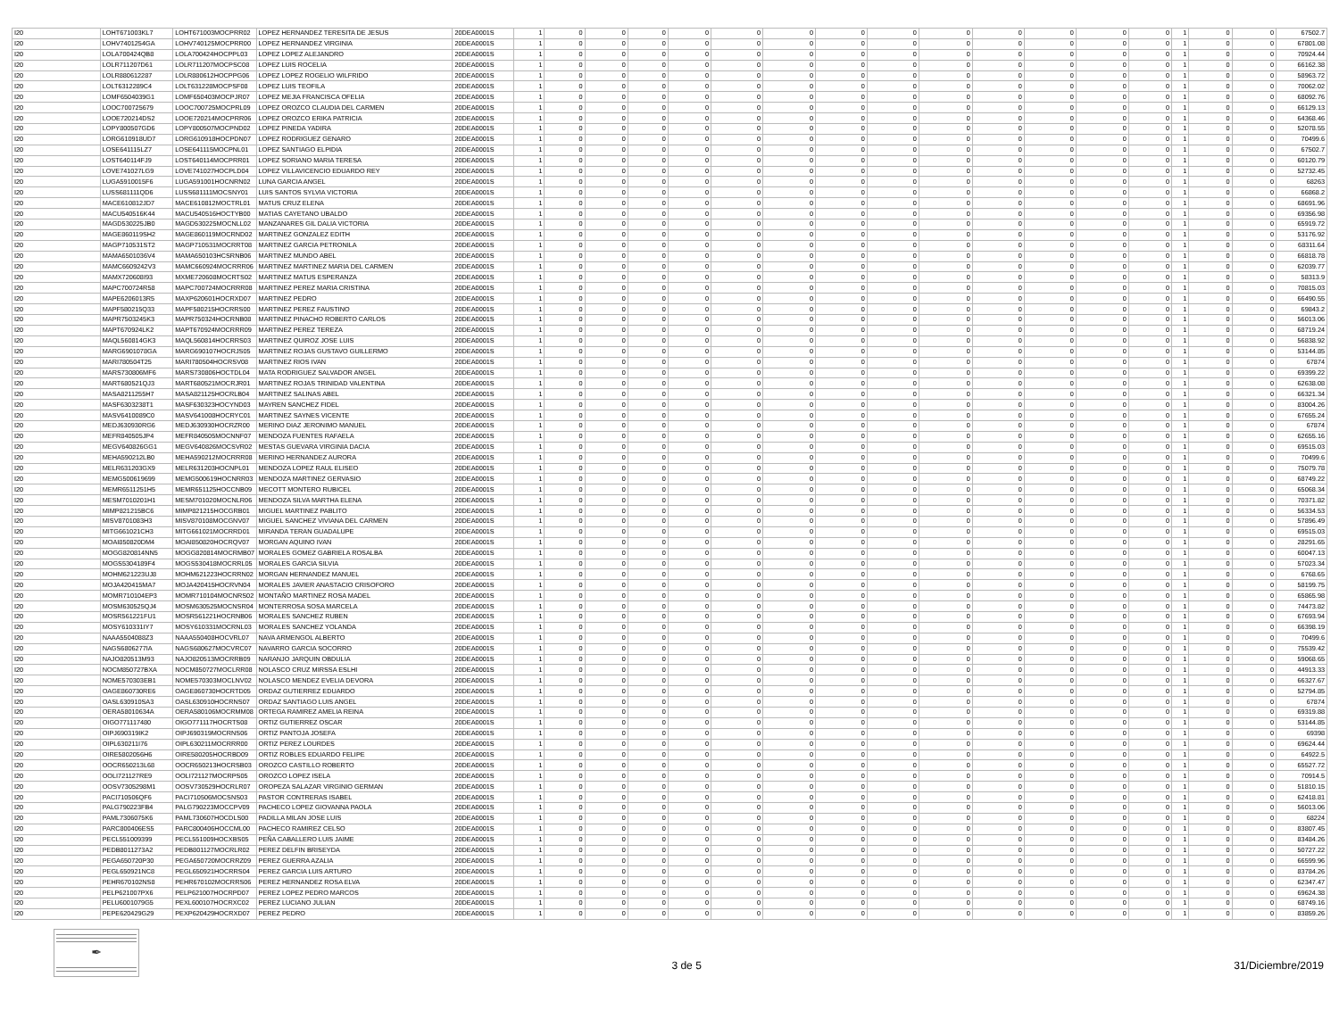| I20 | LOHT671003KL7 | LOHT671003MOCPRR02 | LOPEZ HERNANDEZ TERESITA DE JESUS | 20DEA0001S | 1 | 0 | 0 | 0 | 0 | 0 | 0 | 0 | 0 | 0 | 0 | 0 | 0 | 0 | 1 | 0 | 0 | 67502.7 |
| I20 | LOHV7401254GA | LOHV740125MOCPRR00 | LOPEZ HERNANDEZ VIRGINIA | 20DEA0001S | 1 | 0 | 0 | 0 | 0 | 0 | 0 | 0 | 0 | 0 | 0 | 0 | 0 | 0 | 1 | 0 | 0 | 67801.08 |
| I20 | LOLA700424QB8 | LOLA700424HOCPPL03 | LOPEZ LOPEZ ALEJANDRO | 20DEA0001S | 1 | 0 | 0 | 0 | 0 | 0 | 0 | 0 | 0 | 0 | 0 | 0 | 0 | 0 | 1 | 0 | 0 | 70924.44 |
| I20 | LOLR711207D61 | LOLR711207MOCPSC08 | LOPEZ LUIS ROCELIA | 20DEA0001S | 1 | 0 | 0 | 0 | 0 | 0 | 0 | 0 | 0 | 0 | 0 | 0 | 0 | 0 | 1 | 0 | 0 | 66162.38 |
| I20 | LOLR880612287 | LOLR880612HOCPPG06 | LOPEZ LOPEZ ROGELIO WILFRIDO | 20DEA0001S | 1 | 0 | 0 | 0 | 0 | 0 | 0 | 0 | 0 | 0 | 0 | 0 | 0 | 0 | 1 | 0 | 0 | 58963.72 |
| I20 | LOLT6312289C4 | LOLT631228MOCPSF08 | LOPEZ LUIS TEOFILA | 20DEA0001S | 1 | 0 | 0 | 0 | 0 | 0 | 0 | 0 | 0 | 0 | 0 | 0 | 0 | 0 | 1 | 0 | 0 | 70062.02 |
| I20 | LOMF6504039G1 | LOMF650403MOCPJR07 | LOPEZ MEJIA FRANCISCA OFELIA | 20DEA0001S | 1 | 0 | 0 | 0 | 0 | 0 | 0 | 0 | 0 | 0 | 0 | 0 | 0 | 0 | 1 | 0 | 0 | 68092.76 |
| I20 | LOOC700725679 | LOOC700725MOCPRL09 | LOPEZ OROZCO CLAUDIA DEL CARMEN | 20DEA0001S | 1 | 0 | 0 | 0 | 0 | 0 | 0 | 0 | 0 | 0 | 0 | 0 | 0 | 0 | 1 | 0 | 0 | 66129.13 |
| I20 | LOOE720214DS2 | LOOE720214MOCPRR06 | LOPEZ OROZCO ERIKA PATRICIA | 20DEA0001S | 1 | 0 | 0 | 0 | 0 | 0 | 0 | 0 | 0 | 0 | 0 | 0 | 0 | 0 | 1 | 0 | 0 | 64368.46 |
| I20 | LOPY800507GD6 | LOPY800507MOCPND02 | LOPEZ PINEDA YADIRA | 20DEA0001S | 1 | 0 | 0 | 0 | 0 | 0 | 0 | 0 | 0 | 0 | 0 | 0 | 0 | 0 | 1 | 0 | 0 | 52078.55 |
| I20 | LORG610918UD7 | LORG610918HOCPDN07 | LOPEZ RODRIGUEZ GENARO | 20DEA0001S | 1 | 0 | 0 | 0 | 0 | 0 | 0 | 0 | 0 | 0 | 0 | 0 | 0 | 0 | 1 | 0 | 0 | 70499.6 |
| I20 | LOSE641115LZ7 | LOSE641115MOCPNL01 | LOPEZ SANTIAGO ELPIDIA | 20DEA0001S | 1 | 0 | 0 | 0 | 0 | 0 | 0 | 0 | 0 | 0 | 0 | 0 | 0 | 0 | 1 | 0 | 0 | 67502.7 |
| I20 | LOST640114FJ9 | LOST640114MOCPRR01 | LOPEZ SORIANO MARIA TERESA | 20DEA0001S | 1 | 0 | 0 | 0 | 0 | 0 | 0 | 0 | 0 | 0 | 0 | 0 | 0 | 0 | 1 | 0 | 0 | 60120.79 |
| I20 | LOVE741027LG9 | LOVE741027HOCPLD04 | LOPEZ VILLAVICENCIO EDUARDO REY | 20DEA0001S | 1 | 0 | 0 | 0 | 0 | 0 | 0 | 0 | 0 | 0 | 0 | 0 | 0 | 0 | 1 | 0 | 0 | 52732.45 |
| I20 | LUGA5910015F6 | LUGA591001HOCNRN02 | LUNA GARCIA ANGEL | 20DEA0001S | 1 | 0 | 0 | 0 | 0 | 0 | 0 | 0 | 0 | 0 | 0 | 0 | 0 | 0 | 1 | 0 | 0 | 68263 |
| I20 | LUSS681111QD6 | LUSS681111MOCSNY01 | LUIS SANTOS SYLVIA VICTORIA | 20DEA0001S | 1 | 0 | 0 | 0 | 0 | 0 | 0 | 0 | 0 | 0 | 0 | 0 | 0 | 0 | 1 | 0 | 0 | 66868.2 |
| I20 | MACE610812JD7 | MACE610812MOCTRL01 | MATUS CRUZ ELENA | 20DEA0001S | 1 | 0 | 0 | 0 | 0 | 0 | 0 | 0 | 0 | 0 | 0 | 0 | 0 | 0 | 1 | 0 | 0 | 68691.96 |
| I20 | MACU540516K44 | MACU540516HOCTYB00 | MATIAS CAYETANO UBALDO | 20DEA0001S | 1 | 0 | 0 | 0 | 0 | 0 | 0 | 0 | 0 | 0 | 0 | 0 | 0 | 0 | 1 | 0 | 0 | 69356.98 |
| I20 | MAGD530225JB0 | MAGD530225MOCNLL02 | MANZANARES GIL DALIA VICTORIA | 20DEA0001S | 1 | 0 | 0 | 0 | 0 | 0 | 0 | 0 | 0 | 0 | 0 | 0 | 0 | 0 | 1 | 0 | 0 | 65919.72 |
| I20 | MAGE860119SH2 | MAGE860119MOCRND02 | MARTINEZ GONZALEZ EDITH | 20DEA0001S | 1 | 0 | 0 | 0 | 0 | 0 | 0 | 0 | 0 | 0 | 0 | 0 | 0 | 0 | 1 | 0 | 0 | 53176.92 |
| I20 | MAGP710531ST2 | MAGP710531MOCRRT08 | MARTINEZ GARCIA PETRONILA | 20DEA0001S | 1 | 0 | 0 | 0 | 0 | 0 | 0 | 0 | 0 | 0 | 0 | 0 | 0 | 0 | 1 | 0 | 0 | 68311.64 |
| I20 | MAMA6501036V4 | MAMA650103HCSRNB06 | MARTINEZ MUNDO ABEL | 20DEA0001S | 1 | 0 | 0 | 0 | 0 | 0 | 0 | 0 | 0 | 0 | 0 | 0 | 0 | 0 | 1 | 0 | 0 | 66818.78 |
| I20 | MAMC6609242V3 | MAMC660924MOCRRR06 | MARTINEZ MARTINEZ MARIA DEL CARMEN | 20DEA0001S | 1 | 0 | 0 | 0 | 0 | 0 | 0 | 0 | 0 | 0 | 0 | 0 | 0 | 0 | 1 | 0 | 0 | 62039.77 |
| I20 | MAMX720608I93 | MXME720608MOCRTS02 | MARTINEZ MATUS ESPERANZA | 20DEA0001S | 1 | 0 | 0 | 0 | 0 | 0 | 0 | 0 | 0 | 0 | 0 | 0 | 0 | 0 | 1 | 0 | 0 | 58313.9 |
| I20 | MAPC700724R58 | MAPC700724MOCRRR08 | MARTINEZ PEREZ MARIA CRISTINA | 20DEA0001S | 1 | 0 | 0 | 0 | 0 | 0 | 0 | 0 | 0 | 0 | 0 | 0 | 0 | 0 | 1 | 0 | 0 | 70815.03 |
| I20 | MAPE6206013R5 | MAXP620601HOCRXD07 | MARTINEZ PEDRO | 20DEA0001S | 1 | 0 | 0 | 0 | 0 | 0 | 0 | 0 | 0 | 0 | 0 | 0 | 0 | 0 | 1 | 0 | 0 | 66490.55 |
| I20 | MAPF580215Q33 | MAPF580215HOCRRS00 | MARTINEZ PEREZ FAUSTINO | 20DEA0001S | 1 | 0 | 0 | 0 | 0 | 0 | 0 | 0 | 0 | 0 | 0 | 0 | 0 | 0 | 1 | 0 | 0 | 69843.2 |
| I20 | MAPR7503245K3 | MAPR750324HOCRNB08 | MARTINEZ PINACHO ROBERTO CARLOS | 20DEA0001S | 1 | 0 | 0 | 0 | 0 | 0 | 0 | 0 | 0 | 0 | 0 | 0 | 0 | 0 | 1 | 0 | 0 | 56013.06 |
| I20 | MAPT670924LK2 | MAPT670924MOCRRR09 | MARTINEZ PEREZ TEREZA | 20DEA0001S | 1 | 0 | 0 | 0 | 0 | 0 | 0 | 0 | 0 | 0 | 0 | 0 | 0 | 0 | 1 | 0 | 0 | 68719.24 |
| I20 | MAQL560814GK3 | MAQL560814HOCRRS03 | MARTINEZ QUIROZ JOSE LUIS | 20DEA0001S | 1 | 0 | 0 | 0 | 0 | 0 | 0 | 0 | 0 | 0 | 0 | 0 | 0 | 0 | 1 | 0 | 0 | 56838.92 |
| I20 | MARG6901078GA | MARG690107HOCRJS05 | MARTINEZ ROJAS GUSTAVO GUILLERMO | 20DEA0001S | 1 | 0 | 0 | 0 | 0 | 0 | 0 | 0 | 0 | 0 | 0 | 0 | 0 | 0 | 1 | 0 | 0 | 53144.85 |
| I20 | MARI780504T25 | MARI780504HOCRSV08 | MARTINEZ RIOS IVAN | 20DEA0001S | 1 | 0 | 0 | 0 | 0 | 0 | 0 | 0 | 0 | 0 | 0 | 0 | 0 | 0 | 1 | 0 | 0 | 67874 |
| I20 | MARS730806MF6 | MARS730806HOCTDL04 | MATA RODRIGUEZ SALVADOR ANGEL | 20DEA0001S | 1 | 0 | 0 | 0 | 0 | 0 | 0 | 0 | 0 | 0 | 0 | 0 | 0 | 0 | 1 | 0 | 0 | 69399.22 |
| I20 | MART680521QJ3 | MART680521MOCRJR01 | MARTINEZ ROJAS TRINIDAD VALENTINA | 20DEA0001S | 1 | 0 | 0 | 0 | 0 | 0 | 0 | 0 | 0 | 0 | 0 | 0 | 0 | 0 | 1 | 0 | 0 | 62638.08 |
| I20 | MASA8211255H7 | MASA821125HOCRLB04 | MARTINEZ SALINAS ABEL | 20DEA0001S | 1 | 0 | 0 | 0 | 0 | 0 | 0 | 0 | 0 | 0 | 0 | 0 | 0 | 0 | 1 | 0 | 0 | 66321.34 |
| I20 | MASF6303238T1 | MASF630323HOCYND03 | MAYREN SANCHEZ FIDEL | 20DEA0001S | 1 | 0 | 0 | 0 | 0 | 0 | 0 | 0 | 0 | 0 | 0 | 0 | 0 | 0 | 1 | 0 | 0 | 83004.26 |
| I20 | MASV6410089C0 | MASV641008HOCRYC01 | MARTINEZ SAYNES VICENTE | 20DEA0001S | 1 | 0 | 0 | 0 | 0 | 0 | 0 | 0 | 0 | 0 | 0 | 0 | 0 | 0 | 1 | 0 | 0 | 67655.24 |
| I20 | MEDJ630930RG6 | MEDJ630930HOCRZR00 | MERINO DIAZ JERONIMO MANUEL | 20DEA0001S | 1 | 0 | 0 | 0 | 0 | 0 | 0 | 0 | 0 | 0 | 0 | 0 | 0 | 0 | 1 | 0 | 0 | 67874 |
| I20 | MEFR840505JP4 | MEFR840505MOCNNF07 | MENDOZA FUENTES RAFAELA | 20DEA0001S | 1 | 0 | 0 | 0 | 0 | 0 | 0 | 0 | 0 | 0 | 0 | 0 | 0 | 0 | 1 | 0 | 0 | 62655.16 |
| I20 | MEGV640826GG1 | MEGV640826MOCSVR02 | MESTAS GUEVARA VIRGINIA DACIA | 20DEA0001S | 1 | 0 | 0 | 0 | 0 | 0 | 0 | 0 | 0 | 0 | 0 | 0 | 0 | 0 | 1 | 0 | 0 | 69515.03 |
| I20 | MEHA590212LB0 | MEHA590212MOCRRR08 | MERINO HERNANDEZ AURORA | 20DEA0001S | 1 | 0 | 0 | 0 | 0 | 0 | 0 | 0 | 0 | 0 | 0 | 0 | 0 | 0 | 1 | 0 | 0 | 70499.6 |
| I20 | MELR631203GX9 | MELR631203HOCNPL01 | MENDOZA LOPEZ RAUL ELISEO | 20DEA0001S | 1 | 0 | 0 | 0 | 0 | 0 | 0 | 0 | 0 | 0 | 0 | 0 | 0 | 0 | 1 | 0 | 0 | 75079.78 |
| I20 | MEMG500619699 | MEMG500619HOCNRR03 | MENDOZA MARTINEZ GERVASIO | 20DEA0001S | 1 | 0 | 0 | 0 | 0 | 0 | 0 | 0 | 0 | 0 | 0 | 0 | 0 | 0 | 1 | 0 | 0 | 68749.22 |
| I20 | MEMR6511251H5 | MEMR651125HOCCNB09 | MECOTT MONTERO RUBICEL | 20DEA0001S | 1 | 0 | 0 | 0 | 0 | 0 | 0 | 0 | 0 | 0 | 0 | 0 | 0 | 0 | 1 | 0 | 0 | 65068.34 |
| I20 | MESM7010201H1 | MESM701020MOCNLR06 | MENDOZA SILVA MARTHA ELENA | 20DEA0001S | 1 | 0 | 0 | 0 | 0 | 0 | 0 | 0 | 0 | 0 | 0 | 0 | 0 | 0 | 1 | 0 | 0 | 70371.82 |
| I20 | MIMP821215BC6 | MIMP821215HOCGRB01 | MIGUEL MARTINEZ PABLITO | 20DEA0001S | 1 | 0 | 0 | 0 | 0 | 0 | 0 | 0 | 0 | 0 | 0 | 0 | 0 | 0 | 1 | 0 | 0 | 56334.53 |
| I20 | MISV8701083H3 | MISV870108MOCGNV07 | MIGUEL SANCHEZ VIVIANA DEL CARMEN | 20DEA0001S | 1 | 0 | 0 | 0 | 0 | 0 | 0 | 0 | 0 | 0 | 0 | 0 | 0 | 0 | 1 | 0 | 0 | 57896.49 |
| I20 | MITG661021CH3 | MITG661021MOCRRD01 | MIRANDA TERAN GUADALUPE | 20DEA0001S | 1 | 0 | 0 | 0 | 0 | 0 | 0 | 0 | 0 | 0 | 0 | 0 | 0 | 0 | 1 | 0 | 0 | 69515.03 |
| I20 | MOAI850820DM4 | MOAI850820HOCRQV07 | MORGAN AQUINO IVAN | 20DEA0001S | 1 | 0 | 0 | 0 | 0 | 0 | 0 | 0 | 0 | 0 | 0 | 0 | 0 | 0 | 1 | 0 | 0 | 28291.65 |
| I20 | MOGG820814NN5 | MOGG820814MOCRMB07 | MORALES GOMEZ GABRIELA ROSALBA | 20DEA0001S | 1 | 0 | 0 | 0 | 0 | 0 | 0 | 0 | 0 | 0 | 0 | 0 | 0 | 0 | 1 | 0 | 0 | 60047.13 |
| I20 | MOGS5304189F4 | MOGS530418MOCRRL05 | MORALES GARCIA SILVIA | 20DEA0001S | 1 | 0 | 0 | 0 | 0 | 0 | 0 | 0 | 0 | 0 | 0 | 0 | 0 | 0 | 1 | 0 | 0 | 57023.34 |
| I20 | MOHM621223UJ8 | MOHM621223HOCRRN02 | MORGAN HERNANDEZ MANUEL | 20DEA0001S | 1 | 0 | 0 | 0 | 0 | 0 | 0 | 0 | 0 | 0 | 0 | 0 | 0 | 0 | 1 | 0 | 0 | 6768.65 |
| I20 | MOJA420415MA7 | MOJA420415HOCRVN04 | MORALES JAVIER ANASTACIO CRISOFORO | 20DEA0001S | 1 | 0 | 0 | 0 | 0 | 0 | 0 | 0 | 0 | 0 | 0 | 0 | 0 | 0 | 1 | 0 | 0 | 58199.75 |
| I20 | MOMR710104EP3 | MOMR710104MOCNRS02 | MONTAÑO MARTINEZ ROSA MADEL | 20DEA0001S | 1 | 0 | 0 | 0 | 0 | 0 | 0 | 0 | 0 | 0 | 0 | 0 | 0 | 0 | 1 | 0 | 0 | 65865.98 |
| I20 | MOSM630525QJ4 | MOSM630525MOCNSR04 | MONTERROSA SOSA MARCELA | 20DEA0001S | 1 | 0 | 0 | 0 | 0 | 0 | 0 | 0 | 0 | 0 | 0 | 0 | 0 | 0 | 1 | 0 | 0 | 74473.82 |
| I20 | MOSR561221FU1 | MOSR561221HOCRNB06 | MORALES SANCHEZ RUBEN | 20DEA0001S | 1 | 0 | 0 | 0 | 0 | 0 | 0 | 0 | 0 | 0 | 0 | 0 | 0 | 0 | 1 | 0 | 0 | 67693.94 |
| I20 | MOSY610331IY7 | MOSY610331MOCRNL03 | MORALES SANCHEZ YOLANDA | 20DEA0001S | 1 | 0 | 0 | 0 | 0 | 0 | 0 | 0 | 0 | 0 | 0 | 0 | 0 | 0 | 1 | 0 | 0 | 66398.19 |
| I20 | NAAA5504088Z3 | NAAA550408HOCVRL07 | NAVA ARMENGOL ALBERTO | 20DEA0001S | 1 | 0 | 0 | 0 | 0 | 0 | 0 | 0 | 0 | 0 | 0 | 0 | 0 | 0 | 1 | 0 | 0 | 70499.6 |
| I20 | NAGS6806277IA | NAGS680627MOCVRC07 | NAVARRO GARCIA SOCORRO | 20DEA0001S | 1 | 0 | 0 | 0 | 0 | 0 | 0 | 0 | 0 | 0 | 0 | 0 | 0 | 0 | 1 | 0 | 0 | 75539.42 |
| I20 | NAJO820513M93 | NAJO820513MOCRRB09 | NARANJO JARQUIN OBDULIA | 20DEA0001S | 1 | 0 | 0 | 0 | 0 | 0 | 0 | 0 | 0 | 0 | 0 | 0 | 0 | 0 | 1 | 0 | 0 | 59068.65 |
| I20 | NOCM850727BXA | NOCM850727MOCLRR08 | NOLASCO CRUZ MIRSSA ESLHI | 20DEA0001S | 1 | 0 | 0 | 0 | 0 | 0 | 0 | 0 | 0 | 0 | 0 | 0 | 0 | 0 | 1 | 0 | 0 | 44913.33 |
| I20 | NOME570303EB1 | NOME570303MOCLNV02 | NOLASCO MENDEZ EVELIA DEVORA | 20DEA0001S | 1 | 0 | 0 | 0 | 0 | 0 | 0 | 0 | 0 | 0 | 0 | 0 | 0 | 0 | 1 | 0 | 0 | 66327.67 |
| I20 | OAGE860730RE6 | OAGE860730HOCRTD05 | ORDAZ GUTIERREZ EDUARDO | 20DEA0001S | 1 | 0 | 0 | 0 | 0 | 0 | 0 | 0 | 0 | 0 | 0 | 0 | 0 | 0 | 1 | 0 | 0 | 52794.85 |
| I20 | OASL630910SA3 | OASL630910HOCRNS07 | ORDAZ SANTIAGO LUIS ANGEL | 20DEA0001S | 1 | 0 | 0 | 0 | 0 | 0 | 0 | 0 | 0 | 0 | 0 | 0 | 0 | 0 | 1 | 0 | 0 | 67874 |
| I20 | OERA58010634A | OERA580106MOCRMM08 | ORTEGA RAMIREZ AMELIA REINA | 20DEA0001S | 1 | 0 | 0 | 0 | 0 | 0 | 0 | 0 | 0 | 0 | 0 | 0 | 0 | 0 | 1 | 0 | 0 | 69319.88 |
| I20 | OIGO771117480 | OIGO771117HOCRTS08 | ORTIZ GUTIERREZ OSCAR | 20DEA0001S | 1 | 0 | 0 | 0 | 0 | 0 | 0 | 0 | 0 | 0 | 0 | 0 | 0 | 0 | 1 | 0 | 0 | 53144.85 |
| I20 | OIPJ690319IK2 | OIPJ690319MOCRNS06 | ORTIZ PANTOJA JOSEFA | 20DEA0001S | 1 | 0 | 0 | 0 | 0 | 0 | 0 | 0 | 0 | 0 | 0 | 0 | 0 | 0 | 1 | 0 | 0 | 69398 |
| I20 | OIPL630211I76 | OIPL630211MOCRRR00 | ORTIZ PEREZ LOURDES | 20DEA0001S | 1 | 0 | 0 | 0 | 0 | 0 | 0 | 0 | 0 | 0 | 0 | 0 | 0 | 0 | 1 | 0 | 0 | 69624.44 |
| I20 | OIRE5802056H6 | OIRE580205HOCRBD09 | ORTIZ ROBLES EDUARDO FELIPE | 20DEA0001S | 1 | 0 | 0 | 0 | 0 | 0 | 0 | 0 | 0 | 0 | 0 | 0 | 0 | 0 | 1 | 0 | 0 | 64922.5 |
| I20 | OOCR650213L68 | OOCR650213HOCRSB03 | OROZCO CASTILLO ROBERTO | 20DEA0001S | 1 | 0 | 0 | 0 | 0 | 0 | 0 | 0 | 0 | 0 | 0 | 0 | 0 | 0 | 1 | 0 | 0 | 65527.72 |
| I20 | OOLI721127RE9 | OOLI721127MOCRPS05 | OROZCO LOPEZ ISELA | 20DEA0001S | 1 | 0 | 0 | 0 | 0 | 0 | 0 | 0 | 0 | 0 | 0 | 0 | 0 | 0 | 1 | 0 | 0 | 70914.5 |
| I20 | OOSV7305298M1 | OOSV730529HOCRLR07 | OROPEZA SALAZAR VIRGINIO GERMAN | 20DEA0001S | 1 | 0 | 0 | 0 | 0 | 0 | 0 | 0 | 0 | 0 | 0 | 0 | 0 | 0 | 1 | 0 | 0 | 51810.15 |
| I20 | PACI710506QF6 | PACI710506MOCSNS03 | PASTOR CONTRERAS ISABEL | 20DEA0001S | 1 | 0 | 0 | 0 | 0 | 0 | 0 | 0 | 0 | 0 | 0 | 0 | 0 | 0 | 1 | 0 | 0 | 62418.81 |
| I20 | PALG790223FB4 | PALG790223MOCCPV09 | PACHECO LOPEZ GIOVANNA PAOLA | 20DEA0001S | 1 | 0 | 0 | 0 | 0 | 0 | 0 | 0 | 0 | 0 | 0 | 0 | 0 | 0 | 1 | 0 | 0 | 56013.06 |
| I20 | PAML7306075K6 | PAML730607HOCDLS00 | PADILLA MILAN JOSE LUIS | 20DEA0001S | 1 | 0 | 0 | 0 | 0 | 0 | 0 | 0 | 0 | 0 | 0 | 0 | 0 | 0 | 1 | 0 | 0 | 68224 |
| I20 | PARC800406ES5 | PARC800406HOCCML00 | PACHECO RAMIREZ CELSO | 20DEA0001S | 1 | 0 | 0 | 0 | 0 | 0 | 0 | 0 | 0 | 0 | 0 | 0 | 0 | 0 | 1 | 0 | 0 | 83807.45 |
| I20 | PECL551009399 | PECL551009HOCXBS05 | PEÑA CABALLERO LUIS JAIME | 20DEA0001S | 1 | 0 | 0 | 0 | 0 | 0 | 0 | 0 | 0 | 0 | 0 | 0 | 0 | 0 | 1 | 0 | 0 | 83484.26 |
| I20 | PEDB8011273A2 | PEDB801127MOCRLR02 | PEREZ DELFIN BRISEYDA | 20DEA0001S | 1 | 0 | 0 | 0 | 0 | 0 | 0 | 0 | 0 | 0 | 0 | 0 | 0 | 0 | 1 | 0 | 0 | 50727.22 |
| I20 | PEGA650720P30 | PEGA650720MOCRRZ09 | PEREZ GUERRA AZALIA | 20DEA0001S | 1 | 0 | 0 | 0 | 0 | 0 | 0 | 0 | 0 | 0 | 0 | 0 | 0 | 0 | 1 | 0 | 0 | 66599.96 |
| I20 | PEGL650921NC8 | PEGL650921HOCRRS04 | PEREZ GARCIA LUIS ARTURO | 20DEA0001S | 1 | 0 | 0 | 0 | 0 | 0 | 0 | 0 | 0 | 0 | 0 | 0 | 0 | 0 | 1 | 0 | 0 | 83784.26 |
| I20 | PEHR670102NS8 | PEHR670102MOCRRS06 | PEREZ HERNANDEZ ROSA ELVA | 20DEA0001S | 1 | 0 | 0 | 0 | 0 | 0 | 0 | 0 | 0 | 0 | 0 | 0 | 0 | 0 | 1 | 0 | 0 | 62347.47 |
| I20 | PELP621007PX6 | PELP621007HOCRPD07 | PEREZ LOPEZ PEDRO MARCOS | 20DEA0001S | 1 | 0 | 0 | 0 | 0 | 0 | 0 | 0 | 0 | 0 | 0 | 0 | 0 | 0 | 1 | 0 | 0 | 69624.38 |
| I20 | PELU6001079G5 | PEXL600107HOCRXC02 | PEREZ LUCIANO JULIAN | 20DEA0001S | 1 | 0 | 0 | 0 | 0 | 0 | 0 | 0 | 0 | 0 | 0 | 0 | 0 | 0 | 1 | 0 | 0 | 68749.16 |
| I20 | PEPE620429G29 | PEXP620429HOCRXD07 | PEREZ PEDRO | 20DEA0001S | 1 | 0 | 0 | 0 | 0 | 0 | 0 | 0 | 0 | 0 | 0 | 0 | 0 | 0 | 1 | 0 | 0 | 83859.26 |
✒
3 de 5
31/Diciembre/2019